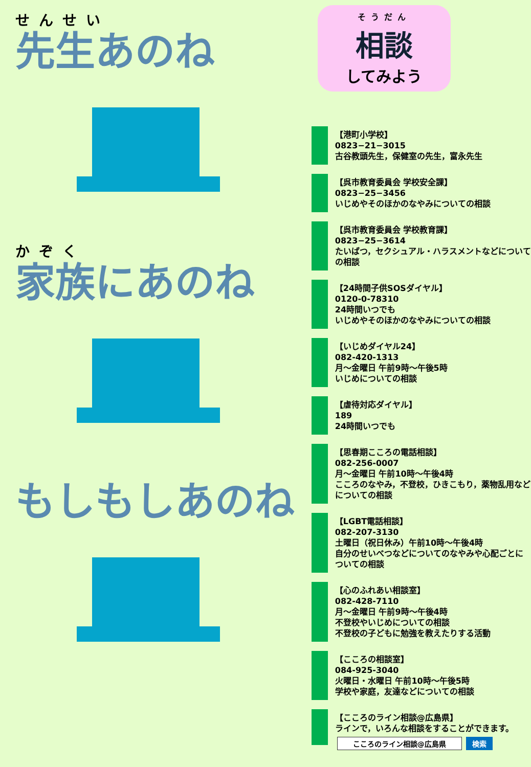せんせい
先生あのね
かぞく
家族にあのね
もしもしあのね
そうだん
相談
してみよう
【港町小学校】
0823−21−3015
古谷教頭先生，保健室の先生，富永先生
【呉市教育委員会 学校安全課】
0823−25−3456
いじめやそのほかのなやみについての相談
【呉市教育委員会 学校教育課】
0823−25−3614
たいばつ，セクシュアル・ハラスメントなどについての相談
【24時間子供SOSダイヤル】
0120-0-78310
24時間いつでも
いじめやそのほかのなやみについての相談
【いじめダイヤル24】
082-420-1313
月～金曜日 午前9時～午後5時
いじめについての相談
【虐待対応ダイヤル】
189
24時間いつでも
【思春期こころの電話相談】
082-256-0007
月～金曜日 午前10時～午後4時
こころのなやみ，不登校，ひきこもり，薬物乱用などについての相談
【LGBT電話相談】
082-207-3130
土曜日（祝日休み）午前10時～午後4時
自分のせいべつなどについてのなやみや心配ごとについての相談
【心のふれあい相談室】
082-428-7110
月～金曜日 午前9時～午後4時
不登校やいじめについての相談
不登校の子どもに勉強を教えたりする活動
【こころの相談室】
084-925-3040
火曜日・水曜日 午前10時～午後5時
学校や家庭，友達などについての相談
【こころのライン相談@広島県】
ラインで，いろんな相談をすることができます。
こころのライン相談@広島県 検索